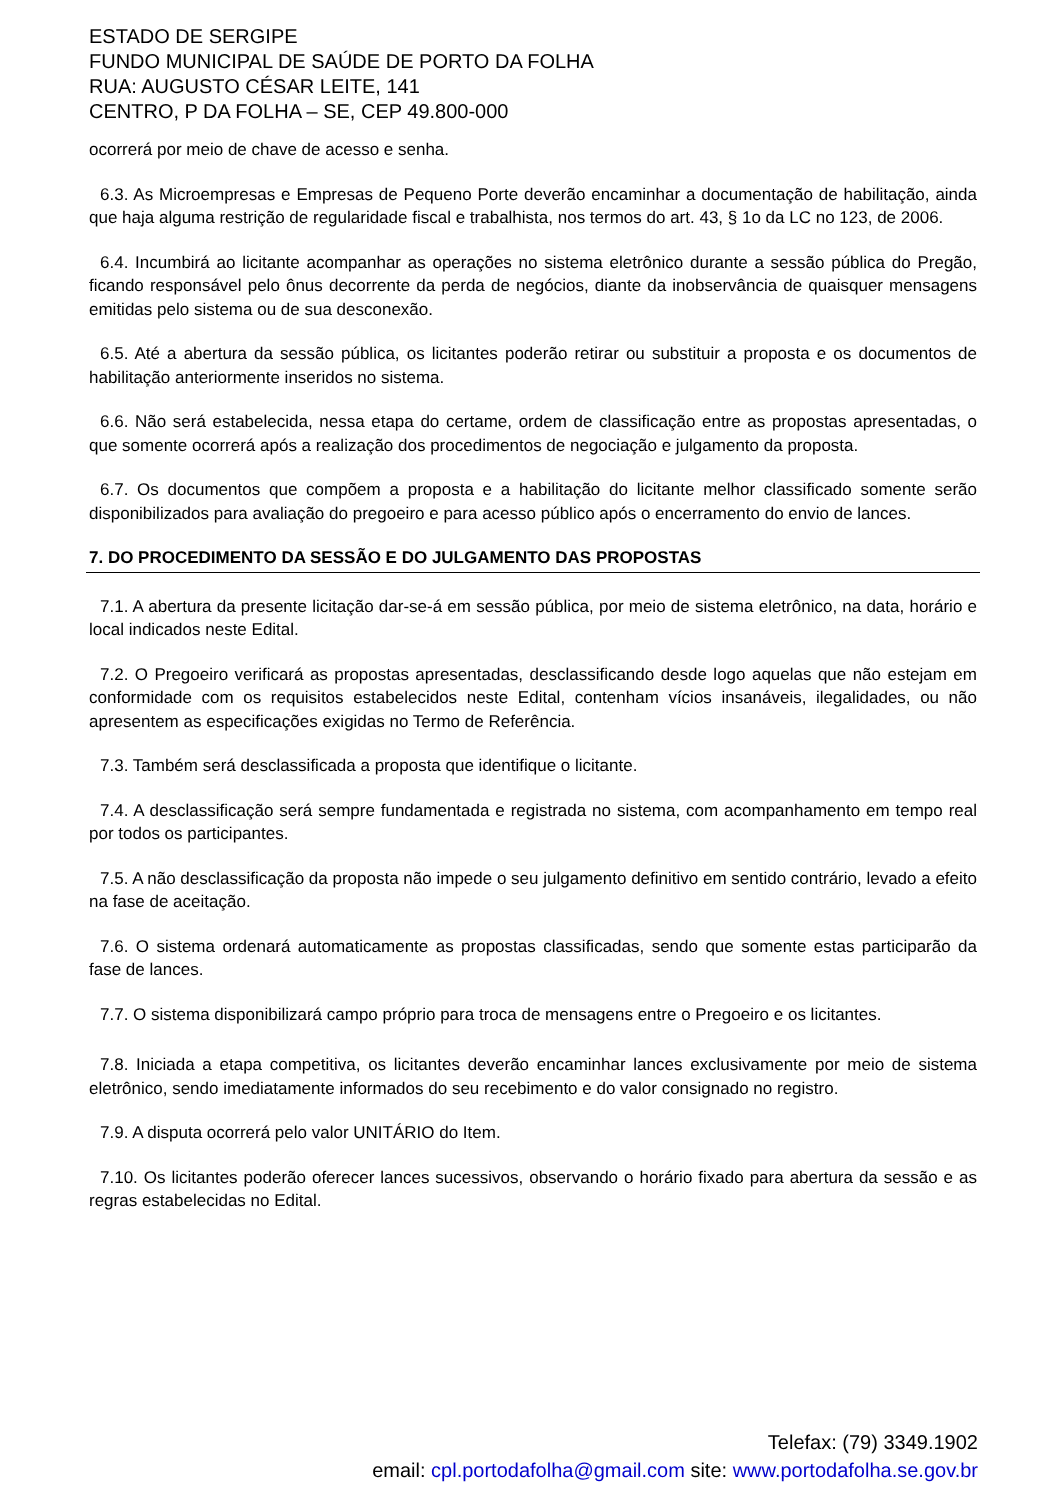ESTADO DE SERGIPE
FUNDO MUNICIPAL DE SAÚDE DE PORTO DA FOLHA
RUA: AUGUSTO CÉSAR LEITE, 141
CENTRO, P DA FOLHA – SE, CEP 49.800-000
ocorrerá por meio de chave de acesso e senha.
6.3. As Microempresas e Empresas de Pequeno Porte deverão encaminhar a documentação de habilitação, ainda que haja alguma restrição de regularidade fiscal e trabalhista, nos termos do art. 43, § 1o da LC no 123, de 2006.
6.4. Incumbirá ao licitante acompanhar as operações no sistema eletrônico durante a sessão pública do Pregão, ficando responsável pelo ônus decorrente da perda de negócios, diante da inobservância de quaisquer mensagens emitidas pelo sistema ou de sua desconexão.
6.5. Até a abertura da sessão pública, os licitantes poderão retirar ou substituir a proposta e os documentos de habilitação anteriormente inseridos no sistema.
6.6. Não será estabelecida, nessa etapa do certame, ordem de classificação entre as propostas apresentadas, o que somente ocorrerá após a realização dos procedimentos de negociação e julgamento da proposta.
6.7. Os documentos que compõem a proposta e a habilitação do licitante melhor classificado somente serão disponibilizados para avaliação do pregoeiro e para acesso público após o encerramento do envio de lances.
7. DO PROCEDIMENTO DA SESSÃO E DO JULGAMENTO DAS PROPOSTAS
7.1. A abertura da presente licitação dar-se-á em sessão pública, por meio de sistema eletrônico, na data, horário e local indicados neste Edital.
7.2. O Pregoeiro verificará as propostas apresentadas, desclassificando desde logo aquelas que não estejam em conformidade com os requisitos estabelecidos neste Edital, contenham vícios insanáveis, ilegalidades, ou não apresentem as especificações exigidas no Termo de Referência.
7.3. Também será desclassificada a proposta que identifique o licitante.
7.4. A desclassificação será sempre fundamentada e registrada no sistema, com acompanhamento em tempo real por todos os participantes.
7.5. A não desclassificação da proposta não impede o seu julgamento definitivo em sentido contrário, levado a efeito na fase de aceitação.
7.6. O sistema ordenará automaticamente as propostas classificadas, sendo que somente estas participarão da fase de lances.
7.7. O sistema disponibilizará campo próprio para troca de mensagens entre o Pregoeiro e os licitantes.
7.8. Iniciada a etapa competitiva, os licitantes deverão encaminhar lances exclusivamente por meio de sistema eletrônico, sendo imediatamente informados do seu recebimento e do valor consignado no registro.
7.9. A disputa ocorrerá pelo valor UNITÁRIO do Item.
7.10. Os licitantes poderão oferecer lances sucessivos, observando o horário fixado para abertura da sessão e as regras estabelecidas no Edital.
Telefax: (79) 3349.1902
email: cpl.portodafolha@gmail.com site: www.portodafolha.se.gov.br